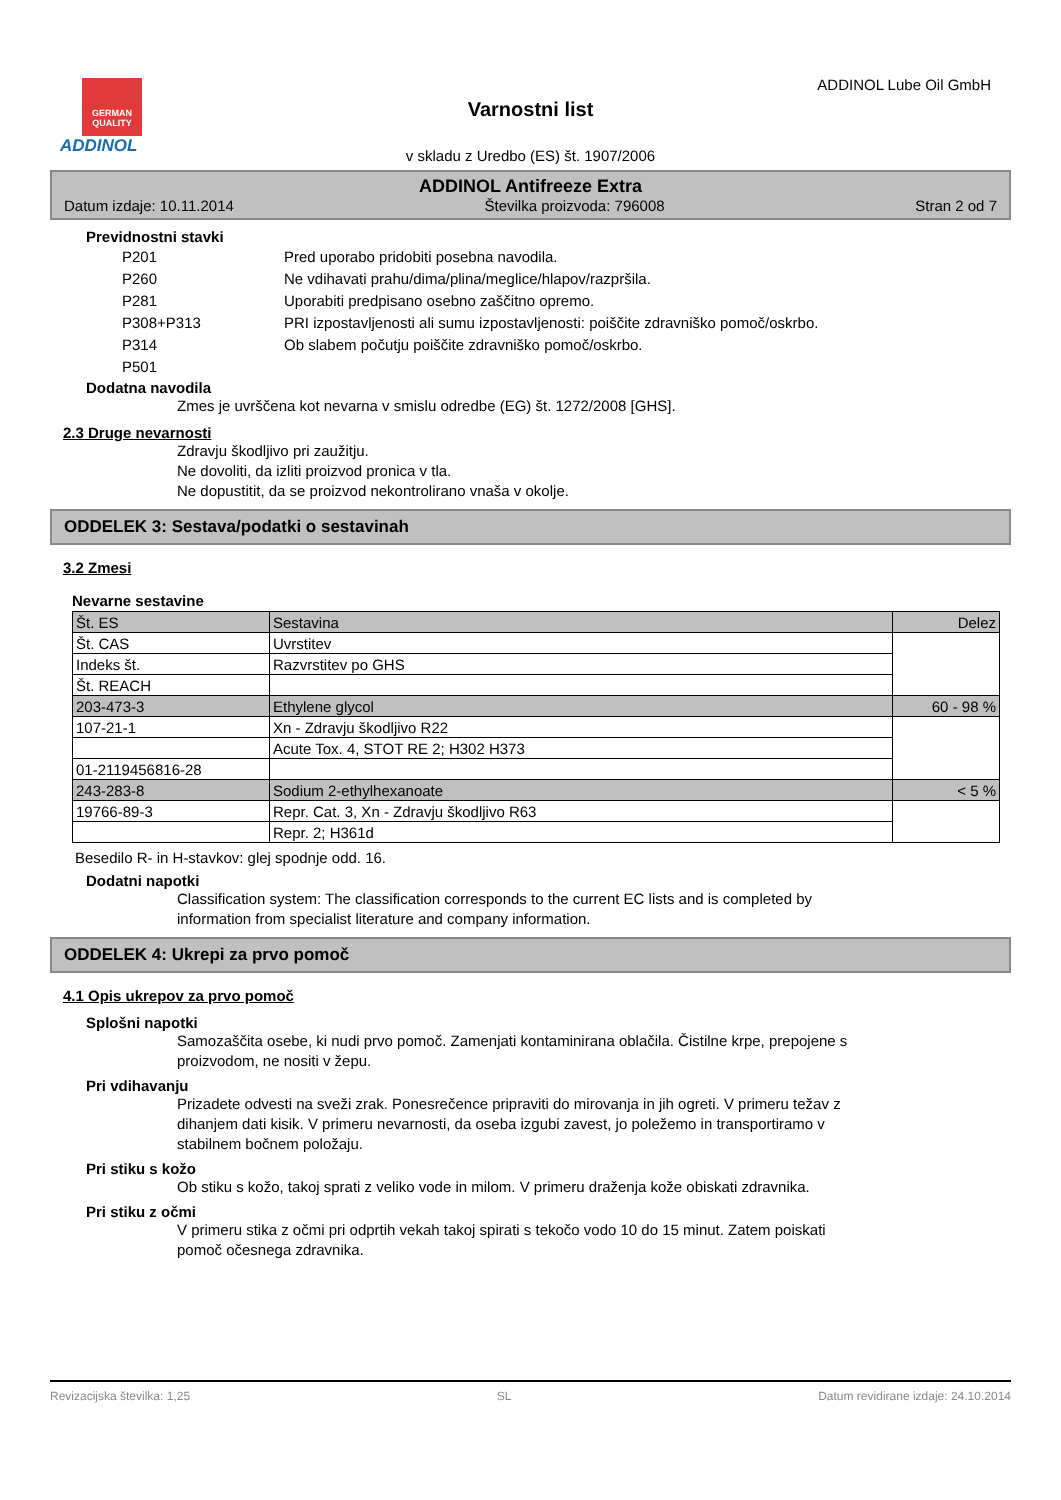GERMAN QUALITY
ADDINOL
ADDINOL Lube Oil GmbH
Varnostni list
v skladu z Uredbo (ES) št. 1907/2006
ADDINOL Antifreeze Extra
Datum izdaje: 10.11.2014 Številka proizvoda: 796008 Stran 2 od 7
Previdnostni stavki
| P201 | Pred uporabo pridobiti posebna navodila. |
| P260 | Ne vdihavati prahu/dima/plina/meglice/hlapov/razpršila. |
| P281 | Uporabiti predpisano osebno zaščitno opremo. |
| P308+P313 | PRI izpostavljenosti ali sumu izpostavljenosti: poiščite zdravniško pomoč/oskrbo. |
| P314 | Ob slabem počutju poiščite zdravniško pomoč/oskrbo. |
| P501 | |
Dodatna navodila
Zmes je uvrščena kot nevarna v smislu odredbe (EG) št. 1272/2008 [GHS].
2.3 Druge nevarnosti
Zdravju škodljivo pri zaužitju.
Ne dovoliti, da izliti proizvod pronica v tla.
Ne dopustitit, da se proizvod nekontrolirano vnaša v okolje.
ODDELEK 3: Sestava/podatki o sestavinah
3.2 Zmesi
Nevarne sestavine
| Št. ES | Sestavina | Delez |
| Št. CAS | Uvrstitev | |
| Indeks št. | Razvrstitev po GHS | |
| Št. REACH | | |
| 203-473-3 | Ethylene glycol | 60 - 98 % |
| 107-21-1 | Xn - Zdravju škodljivo R22 | |
| | Acute Tox. 4, STOT RE 2; H302 H373 | |
| 01-2119456816-28 | | |
| 243-283-8 | Sodium 2-ethylhexanoate | < 5 % |
| 19766-89-3 | Repr. Cat. 3, Xn - Zdravju škodljivo R63 | |
| | Repr. 2; H361d | |
Besedilo R- in H-stavkov: glej spodnje odd. 16.
Dodatni napotki
Classification system: The classification corresponds to the current EC lists and is completed by
information from specialist literature and company information.
ODDELEK 4: Ukrepi za prvo pomoč
4.1 Opis ukrepov za prvo pomoč
Splošni napotki
Samozaščita osebe, ki nudi prvo pomoč. Zamenjati kontaminirana oblačila. Čistilne krpe, prepojene s
proizvodom, ne nositi v žepu.
Pri vdihavanju
Prizadete odvesti na sveži zrak. Ponesrečence pripraviti do mirovanja in jih ogreti. V primeru težav z
dihanjem dati kisik. V primeru nevarnosti, da oseba izgubi zavest, jo poležemo in transportiramo v
stabilnem bočnem položaju.
Pri stiku s kožo
Ob stiku s kožo, takoj sprati z veliko vode in milom. V primeru draženja kože obiskati zdravnika.
Pri stiku z očmi
V primeru stika z očmi pri odprtih vekah takoj spirati s tekočo vodo 10 do 15 minut. Zatem poiskati
pomoč očesnega zdravnika.
Revizacijska številka: 1,25 SL Datum revidirane izdaje: 24.10.2014